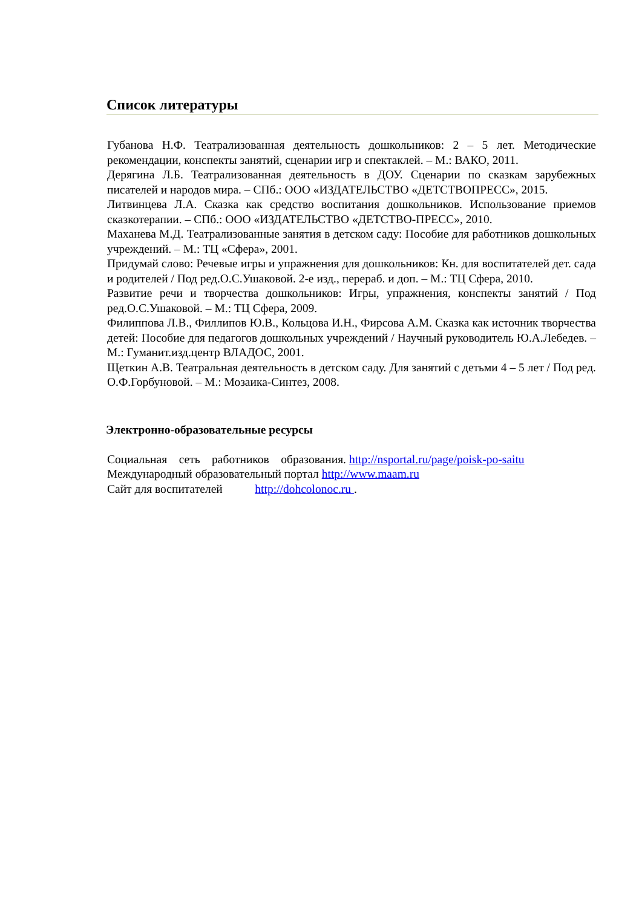Список литературы
Губанова Н.Ф. Театрализованная деятельность дошкольников: 2 – 5 лет. Методические рекомендации, конспекты занятий, сценарии игр и спектаклей. – М.: ВАКО, 2011.
Дерягина Л.Б. Театрализованная деятельность в ДОУ. Сценарии по сказкам зарубежных писателей и народов мира. – СПб.: ООО «ИЗДАТЕЛЬСТВО «ДЕТСТВОПРЕСС», 2015.
Литвинцева Л.А. Сказка как средство воспитания дошкольников. Использование приемов сказкотерапии. – СПб.: ООО «ИЗДАТЕЛЬСТВО «ДЕТСТВО-ПРЕСС», 2010.
Маханева М.Д. Театрализованные занятия в детском саду: Пособие для работников дошкольных учреждений. – М.: ТЦ «Сфера», 2001.
Придумай слово: Речевые игры и упражнения для дошкольников: Кн. для воспитателей дет. сада и родителей / Под ред.О.С.Ушаковой. 2-е изд., перераб. и доп. – М.: ТЦ Сфера, 2010.
Развитие речи и творчества дошкольников: Игры, упражнения, конспекты занятий / Под ред.О.С.Ушаковой. – М.: ТЦ Сфера, 2009.
Филиппова Л.В., Филлипов Ю.В., Кольцова И.Н., Фирсова А.М. Сказка как источник творчества детей: Пособие для педагогов дошкольных учреждений / Научный руководитель Ю.А.Лебедев. – М.: Гуманит.изд.центр ВЛАДОС, 2001.
Щеткин А.В. Театральная деятельность в детском саду. Для занятий с детьми 4 – 5 лет / Под ред. О.Ф.Горбуновой. – М.: Мозаика-Синтез, 2008.
Электронно-образовательные ресурсы
Социальная сеть работников образования. http://nsportal.ru/page/poisk-po-saitu
Международный образовательный портал http://www.maam.ru
Сайт для воспитателей http://dohcolonoc.ru .